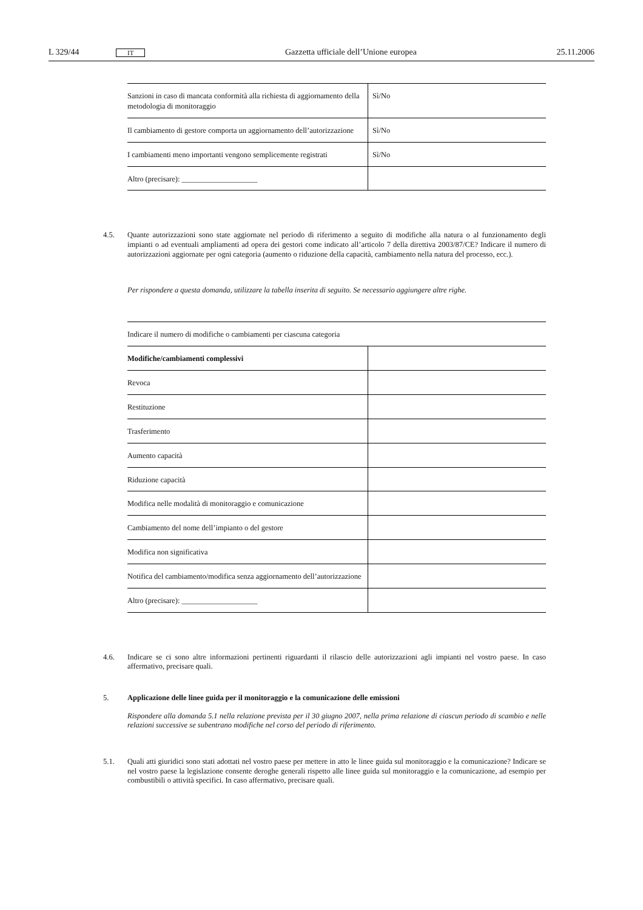L 329/44 IT Gazzetta ufficiale dell’Unione europea 25.11.2006
| Sanzioni in caso di mancata conformità alla richiesta di aggiornamento della metodologia di monitoraggio | Sì/No |
| Il cambiamento di gestore comporta un aggiornamento dell’autorizzazione | Sì/No |
| I cambiamenti meno importanti vengono semplicemente registrati | Sì/No |
| Altro (precisare): ____________________ | |
4.5. Quante autorizzazioni sono state aggiornate nel periodo di riferimento a seguito di modifiche alla natura o al funzionamento degli impianti o ad eventuali ampliamenti ad opera dei gestori come indicato all’articolo 7 della direttiva 2003/87/CE? Indicare il numero di autorizzazioni aggiornate per ogni categoria (aumento o riduzione della capacità, cambiamento nella natura del processo, ecc.).
Per rispondere a questa domanda, utilizzare la tabella inserita di seguito. Se necessario aggiungere altre righe.
| Indicare il numero di modifiche o cambiamenti per ciascuna categoria | |
| Modifiche/cambiamenti complessivi | |
| Revoca | |
| Restituzione | |
| Trasferimento | |
| Aumento capacità | |
| Riduzione capacità | |
| Modifica nelle modalità di monitoraggio e comunicazione | |
| Cambiamento del nome dell’impianto o del gestore | |
| Modifica non significativa | |
| Notifica del cambiamento/modifica senza aggiornamento dell’autorizzazione | |
| Altro (precisare): ____________________ | |
4.6. Indicare se ci sono altre informazioni pertinenti riguardanti il rilascio delle autorizzazioni agli impianti nel vostro paese. In caso affermativo, precisare quali.
5. Applicazione delle linee guida per il monitoraggio e la comunicazione delle emissioni
Rispondere alla domanda 5.1 nella relazione prevista per il 30 giugno 2007, nella prima relazione di ciascun periodo di scambio e nelle relazioni successive se subentrano modifiche nel corso del periodo di riferimento.
5.1. Quali atti giuridici sono stati adottati nel vostro paese per mettere in atto le linee guida sul monitoraggio e la comunicazione? Indicare se nel vostro paese la legislazione consente deroghe generali rispetto alle linee guida sul monitoraggio e la comunicazione, ad esempio per combustibili o attività specifici. In caso affermativo, precisare quali.